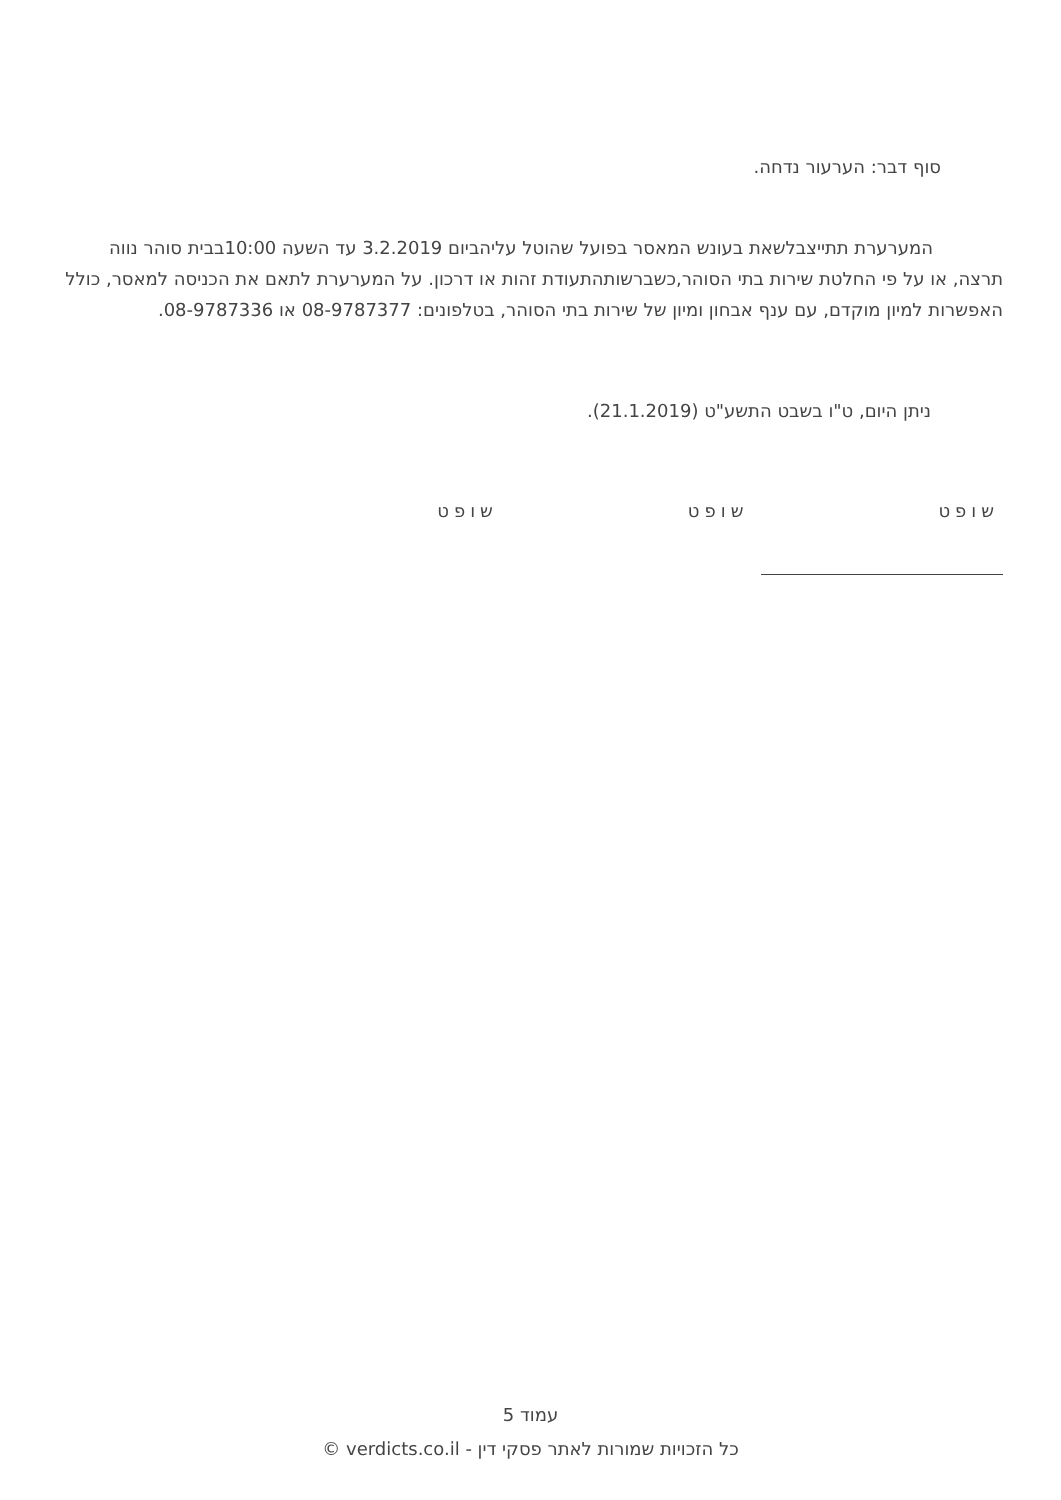סוף דבר: הערעור נדחה.
המערערת תתייצבלשאת בעונש המאסר בפועל שהוטל עליהביום 3.2.2019 עד השעה 10:00בבית סוהר נווה תרצה, או על פי החלטת שירות בתי הסוהר,כשברשותהתעודת זהות או דרכון. על המערערת לתאם את הכניסה למאסר, כולל האפשרות למיון מוקדם, עם ענף אבחון ומיון של שירות בתי הסוהר, בטלפונים: 08-9787377 או 08-9787336.
ניתן היום, ט"ו בשבט התשע"ט (21.1.2019).
שופט שופט שופט
עמוד 5
כל הזכויות שמורות לאתר פסקי דין - verdicts.co.il ©